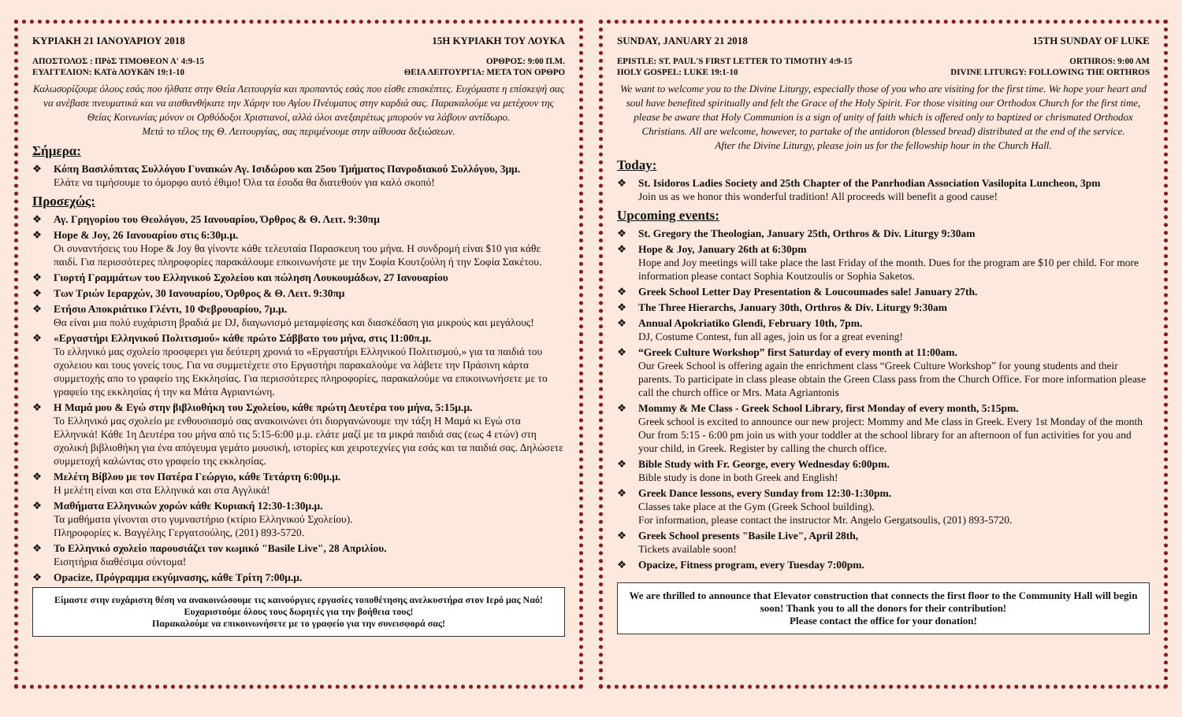ΚΥΡΙΑΚΗ 21 ΙΑΝΟΥΑΡΙΟΥ 2018 15Η ΚΥΡΙΑΚΗ ΤΟΥ ΛΟΥΚΑ
ΑΠΟΣΤΟΛΟΣ : ΠΡὸΣ ΤΙΜΟΘΕΟΝ Α' 4:9-15 ΟΡΘΡΟΣ: 9:00 Π.Μ.
ΕΥΑΓΓΕΛΙΟΝ: ΚΑΤὰ ΛΟΥΚᾶΝ 19:1-10 ΘΕΙΑ ΛΕΙΤΟΥΡΓΙΑ: ΜΕΤΑ ΤΟΝ ΟΡΘΡΟ
Καλωσορίζουμε όλους εσάς που ήλθατε στην Θεία Λειτουργία και προπαντός εσάς που είσθε επισκέπτες. Ευχόμαστε η επίσκεψή σας να ανέβασε πνευματικά και να αισθανθήκατε την Χάρην του Αγίου Πνέυματος στην καρδιά σας. Παρακαλούμε να μετέχουν της Θείας Κοινωνίας μόνον οι Ορθόδοξοι Χριστιανοί, αλλά όλοι ανεξαιρέτως μπορούν να λάβουν αντίδωρο.
Μετά το τέλος της Θ. Λειτουργίας, σας περιμένουμε στην αίθουσα δεξιώσεων.
Σήμερα:
❖ Κόπη Βασιλόπιτας Συλλόγου Γυναικών Αγ. Ισιδώρου και 25ου Τμήματος Πανροδιακού Συλλόγου, 3μμ.
Ελάτε να τιμήσουμε το όμορφο αυτό έθιμο! Όλα τα έσοδα θα διατεθούν για καλό σκοπό!
Προσεχώς:
❖ Αγ. Γρηγορίου του Θεολόγου, 25 Ιανουαρίου, Όρθρος & Θ. Λειτ. 9:30πμ
❖ Hope & Joy, 26 Ιανουαρίου στις 6:30μ.μ.
Οι συναντήσεις του Hope & Joy θα γίνοντε κάθε τελευταία Παρασκευη του μήνα. Η συνδρομή είναι $10 για κάθε παιδί. Για περισσότερες πληροφορίες παρακάλουμε επκοινωνήστε με την Σοφία Κουτζούλη ή την Σοφία Σακέτου.
❖ Γιορτή Γραμμάτων του Ελληνικού Σχολείου και πώληση Λουκουμάδων, 27 Ιανουαρίου
❖ Των Τριών Ιεραρχών, 30 Ιανουαρίου, Όρθρος & Θ. Λειτ. 9:30πμ
❖ Ετήσιο Αποκριάτικο Γλέντι, 10 Φεβρουαρίου, 7μ.μ.
Θα είναι μια πολύ ευχάριστη βραδιά με DJ, διαγωνισμό μεταμφίεσης και διασκέδαση για μικρούς και μεγάλους!
❖ «Εργαστήρι Ελληνικού Πολιτισμού» κάθε πρώτο Σάββατο του μήνα, στις 11:00π.μ.
Το ελληνικό μας σχολείο προσφερει για δεύτερη χρονιά το «Εργαστήρι Ελληνικού Πολιτισμού,» για τα παιδιά του σχολειου και τους γονείς τους. Για να συμμετέχετε στο Εργαστήρι παρακαλούμε να λάβετε την Πράσινη κάρτα συμμετοχής απο το γραφείο της Εκκλησίας. Για περισσότερες πληροφορίες, παρακαλούμε να επικοινωνήσετε με το γραφείο της εκκλησίας ή την κα Μάτα Αγριαντώνη.
❖ Η Μαμά μου & Εγώ στην βιβλιοθήκη του Σχολείου, κάθε πρώτη Δευτέρα του μήνα, 5:15μ.μ.
Το Ελληνικό μας σχολείο με ενθουσιασμό σας ανακοινώνει ότι διοργανώνουμε την τάξη Η Μαμά κι Εγώ στα Ελληνικά! Κάθε 1η Δευτέρα του μήνα από τις 5:15-6:00 μ.μ. ελάτε μαζί με τα μικρά παιδιά σας (εως 4 ετών) στη σχολική βιβλιοθήκη για ένα απόγευμα γεμάτο μουσική, ιστορίες και χειροτεχνίες για εσάς και τα παιδιά σας. Δηλώσετε συμμετοχή καλώντας στο γραφείο της εκκλησίας.
❖ Μελέτη Βίβλου με τον Πατέρα Γεώργιο, κάθε Τετάρτη 6:00μ.μ.
Η μελέτη είναι και στα Ελληνικά και στα Αγγλικά!
❖ Μαθήματα Ελληνικών χορών κάθε Κυριακή 12:30-1:30μ.μ.
Τα μαθήματα γίνονται στο γυμναστήριο (κτίριο Ελληνικού Σχολείου).
Πληροφορίες κ. Βαγγέλης Γεργατσούλης, (201) 893-5720.
❖ Το Ελληνικό σχολείο παρουσιάζει τον κωμικό "Basile Live", 28 Απριλίου.
Εισητήρια διαθέσιμα σύντομα!
❖ Opacize, Πρόγραμμα εκγύμνασης, κάθε Τρίτη 7:00μ.μ.
Είμαστε στην ευχάριστη θέση να ανακοινώσουμε τις καινούργιες εργασίες τοποθέτησης ανελκυστήρα στον Ιερό μας Ναό! Ευχαριστούμε όλους τους δωρητές για την βοήθεια τους!
Παρακαλούμε να επικοινωνήσετε με το γραφείο για την συνεισφορά σας!
SUNDAY, JANUARY 21 2018 15TH SUNDAY OF LUKE
EPISTLE: ST. PAUL'S FIRST LETTER TO TIMOTHY 4:9-15 ORTHROS: 9:00 AM
HOLY GOSPEL: LUKE 19:1-10 DIVINE LITURGY: FOLLOWING THE ORTHROS
We want to welcome you to the Divine Liturgy, especially those of you who are visiting for the first time. We hope your heart and soul have benefited spiritually and felt the Grace of the Holy Spirit. For those visiting our Orthodox Church for the first time, please be aware that Holy Communion is a sign of unity of faith which is offered only to baptized or chrismated Orthodox Christians. All are welcome, however, to partake of the antidoron (blessed bread) distributed at the end of the service.
After the Divine Liturgy, please join us for the fellowship hour in the Church Hall.
Today:
❖ St. Isidoros Ladies Society and 25th Chapter of the Panrhodian Association Vasilopita Luncheon, 3pm
Join us as we honor this wonderful tradition! All proceeds will benefit a good cause!
Upcoming events:
❖ St. Gregory the Theologian, January 25th, Orthros & Div. Liturgy 9:30am
❖ Hope & Joy, January 26th at 6:30pm
Hope and Joy meetings will take place the last Friday of the month. Dues for the program are $10 per child. For more information please contact Sophia Koutzoulis or Sophia Saketos.
❖ Greek School Letter Day Presentation & Loucoumades sale! January 27th.
❖ The Three Hierarchs, January 30th, Orthros & Div. Liturgy 9:30am
❖ Annual Apokriatiko Glendi, February 10th, 7pm.
DJ, Costume Contest, fun all ages, join us for a great evening!
❖ “Greek Culture Workshop” first Saturday of every month at 11:00am.
Our Greek School is offering again the enrichment class “Greek Culture Workshop” for young students and their parents. To participate in class please obtain the Green Class pass from the Church Office. For more information please call the church office or Mrs. Mata Agriantonis
❖ Mommy & Me Class - Greek School Library, first Monday of every month, 5:15pm.
Greek school is excited to announce our new project: Mommy and Me class in Greek. Every 1st Monday of the month Our from 5:15 - 6:00 pm join us with your toddler at the school library for an afternoon of fun activities for you and your child, in Greek. Register by calling the church office.
❖ Bible Study with Fr. George, every Wednesday 6:00pm.
Bible study is done in both Greek and English!
❖ Greek Dance lessons, every Sunday from 12:30-1:30pm.
Classes take place at the Gym (Greek School building).
For information, please contact the instructor Mr. Angelo Gergatsoulis, (201) 893-5720.
❖ Greek School presents "Basile Live", April 28th,
Tickets available soon!
❖ Opacize, Fitness program, every Tuesday 7:00pm.
We are thrilled to announce that Elevator construction that connects the first floor to the Community Hall will begin soon! Thank you to all the donors for their contribution!
Please contact the office for your donation!